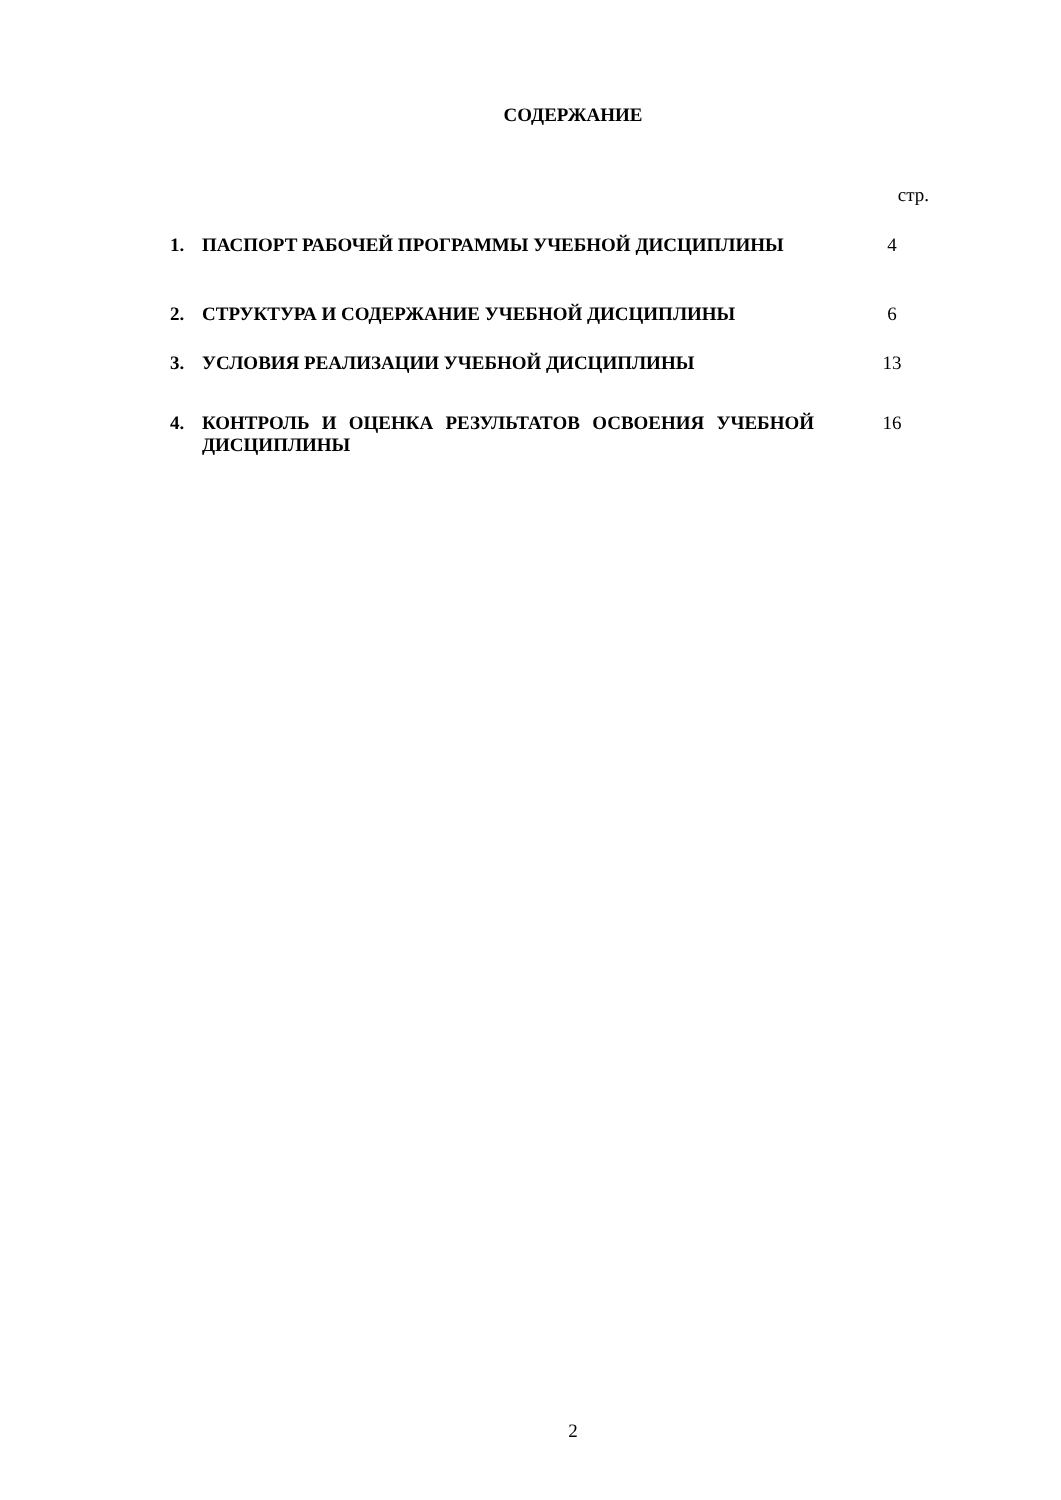СОДЕРЖАНИЕ
стр.
| 1. | ПАСПОРТ РАБОЧЕЙ ПРОГРАММЫ УЧЕБНОЙ ДИСЦИПЛИНЫ | 4 |
| 2. | СТРУКТУРА И СОДЕРЖАНИЕ УЧЕБНОЙ ДИСЦИПЛИНЫ | 6 |
| 3. | УСЛОВИЯ РЕАЛИЗАЦИИ УЧЕБНОЙ ДИСЦИПЛИНЫ | 13 |
| 4. | КОНТРОЛЬ И ОЦЕНКА РЕЗУЛЬТАТОВ ОСВОЕНИЯ УЧЕБНОЙ ДИСЦИПЛИНЫ | 16 |
2